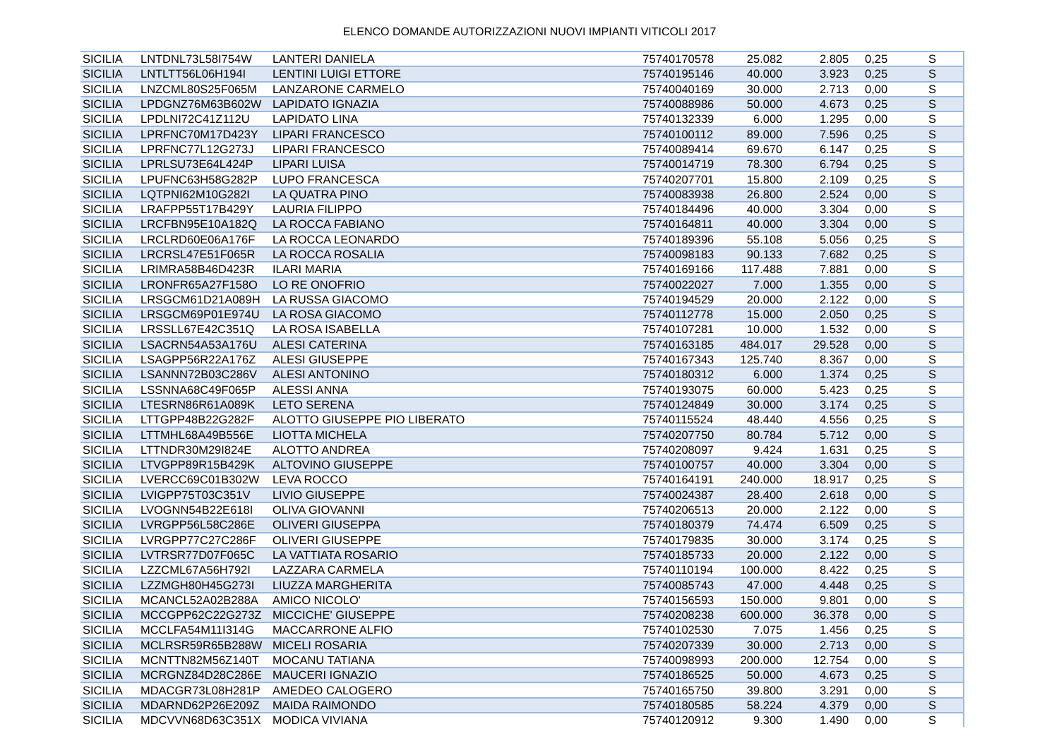ELENCO DOMANDE AUTORIZZAZIONI NUOVI IMPIANTI VITICOLI 2017
| SICILIA | LNTDNL73L58I754W | LANTERI DANIELA | 75740170578 | 25.082 | 2.805 | 0,25 | S |
| SICILIA | LNTLTT56L06H194I | LENTINI LUIGI ETTORE | 75740195146 | 40.000 | 3.923 | 0,25 | S |
| SICILIA | LNZCML80S25F065M | LANZARONE CARMELO | 75740040169 | 30.000 | 2.713 | 0,00 | S |
| SICILIA | LPDGNZ76M63B602W | LAPIDATO IGNAZIA | 75740088986 | 50.000 | 4.673 | 0,25 | S |
| SICILIA | LPDLNI72C41Z112U | LAPIDATO LINA | 75740132339 | 6.000 | 1.295 | 0,00 | S |
| SICILIA | LPRFNC70M17D423Y | LIPARI FRANCESCO | 75740100112 | 89.000 | 7.596 | 0,25 | S |
| SICILIA | LPRFNC77L12G273J | LIPARI FRANCESCO | 75740089414 | 69.670 | 6.147 | 0,25 | S |
| SICILIA | LPRLSU73E64L424P | LIPARI LUISA | 75740014719 | 78.300 | 6.794 | 0,25 | S |
| SICILIA | LPUFNC63H58G282P | LUPO FRANCESCA | 75740207701 | 15.800 | 2.109 | 0,25 | S |
| SICILIA | LQTPNI62M10G282I | LA QUATRA PINO | 75740083938 | 26.800 | 2.524 | 0,00 | S |
| SICILIA | LRAFPP55T17B429Y | LAURIA FILIPPO | 75740184496 | 40.000 | 3.304 | 0,00 | S |
| SICILIA | LRCFBN95E10A182Q | LA ROCCA FABIANO | 75740164811 | 40.000 | 3.304 | 0,00 | S |
| SICILIA | LRCLRD60E06A176F | LA ROCCA LEONARDO | 75740189396 | 55.108 | 5.056 | 0,25 | S |
| SICILIA | LRCRSL47E51F065R | LA ROCCA ROSALIA | 75740098183 | 90.133 | 7.682 | 0,25 | S |
| SICILIA | LRIMRA58B46D423R | ILARI MARIA | 75740169166 | 117.488 | 7.881 | 0,00 | S |
| SICILIA | LRONFR65A27F158O | LO RE ONOFRIO | 75740022027 | 7.000 | 1.355 | 0,00 | S |
| SICILIA | LRSGCM61D21A089H | LA RUSSA GIACOMO | 75740194529 | 20.000 | 2.122 | 0,00 | S |
| SICILIA | LRSGCM69P01E974U | LA ROSA GIACOMO | 75740112778 | 15.000 | 2.050 | 0,25 | S |
| SICILIA | LRSSLL67E42C351Q | LA ROSA ISABELLA | 75740107281 | 10.000 | 1.532 | 0,00 | S |
| SICILIA | LSACRN54A53A176U | ALESI CATERINA | 75740163185 | 484.017 | 29.528 | 0,00 | S |
| SICILIA | LSAGPP56R22A176Z | ALESI GIUSEPPE | 75740167343 | 125.740 | 8.367 | 0,00 | S |
| SICILIA | LSANNN72B03C286V | ALESI ANTONINO | 75740180312 | 6.000 | 1.374 | 0,25 | S |
| SICILIA | LSSNNA68C49F065P | ALESSI ANNA | 75740193075 | 60.000 | 5.423 | 0,25 | S |
| SICILIA | LTESRN86R61A089K | LETO SERENA | 75740124849 | 30.000 | 3.174 | 0,25 | S |
| SICILIA | LTTGPP48B22G282F | ALOTTO GIUSEPPE PIO LIBERATO | 75740115524 | 48.440 | 4.556 | 0,25 | S |
| SICILIA | LTTMHL68A49B556E | LIOTTA MICHELA | 75740207750 | 80.784 | 5.712 | 0,00 | S |
| SICILIA | LTTNDR30M29I824E | ALOTTO ANDREA | 75740208097 | 9.424 | 1.631 | 0,25 | S |
| SICILIA | LTVGPP89R15B429K | ALTOVINO GIUSEPPE | 75740100757 | 40.000 | 3.304 | 0,00 | S |
| SICILIA | LVERCC69C01B302W | LEVA ROCCO | 75740164191 | 240.000 | 18.917 | 0,25 | S |
| SICILIA | LVIGPP75T03C351V | LIVIO GIUSEPPE | 75740024387 | 28.400 | 2.618 | 0,00 | S |
| SICILIA | LVOGNN54B22E618I | OLIVA GIOVANNI | 75740206513 | 20.000 | 2.122 | 0,00 | S |
| SICILIA | LVRGPP56L58C286E | OLIVERI GIUSEPPA | 75740180379 | 74.474 | 6.509 | 0,25 | S |
| SICILIA | LVRGPP77C27C286F | OLIVERI GIUSEPPE | 75740179835 | 30.000 | 3.174 | 0,25 | S |
| SICILIA | LVTRSR77D07F065C | LA VATTIATA ROSARIO | 75740185733 | 20.000 | 2.122 | 0,00 | S |
| SICILIA | LZZCML67A56H792I | LAZZARA CARMELA | 75740110194 | 100.000 | 8.422 | 0,25 | S |
| SICILIA | LZZMGH80H45G273I | LIUZZA MARGHERITA | 75740085743 | 47.000 | 4.448 | 0,25 | S |
| SICILIA | MCANCL52A02B288A | AMICO NICOLO' | 75740156593 | 150.000 | 9.801 | 0,00 | S |
| SICILIA | MCCGPP62C22G273Z | MICCICHE' GIUSEPPE | 75740208238 | 600.000 | 36.378 | 0,00 | S |
| SICILIA | MCCLFA54M11I314G | MACCARRONE ALFIO | 75740102530 | 7.075 | 1.456 | 0,25 | S |
| SICILIA | MCLRSR59R65B288W | MICELI ROSARIA | 75740207339 | 30.000 | 2.713 | 0,00 | S |
| SICILIA | MCNTTN82M56Z140T | MOCANU TATIANA | 75740098993 | 200.000 | 12.754 | 0,00 | S |
| SICILIA | MCRGNZ84D28C286E | MAUCERI IGNAZIO | 75740186525 | 50.000 | 4.673 | 0,25 | S |
| SICILIA | MDACGR73L08H281P | AMEDEO CALOGERO | 75740165750 | 39.800 | 3.291 | 0,00 | S |
| SICILIA | MDARND62P26E209Z | MAIDA RAIMONDO | 75740180585 | 58.224 | 4.379 | 0,00 | S |
| SICILIA | MDCVVN68D63C351X | MODICA VIVIANA | 75740120912 | 9.300 | 1.490 | 0,00 | S |